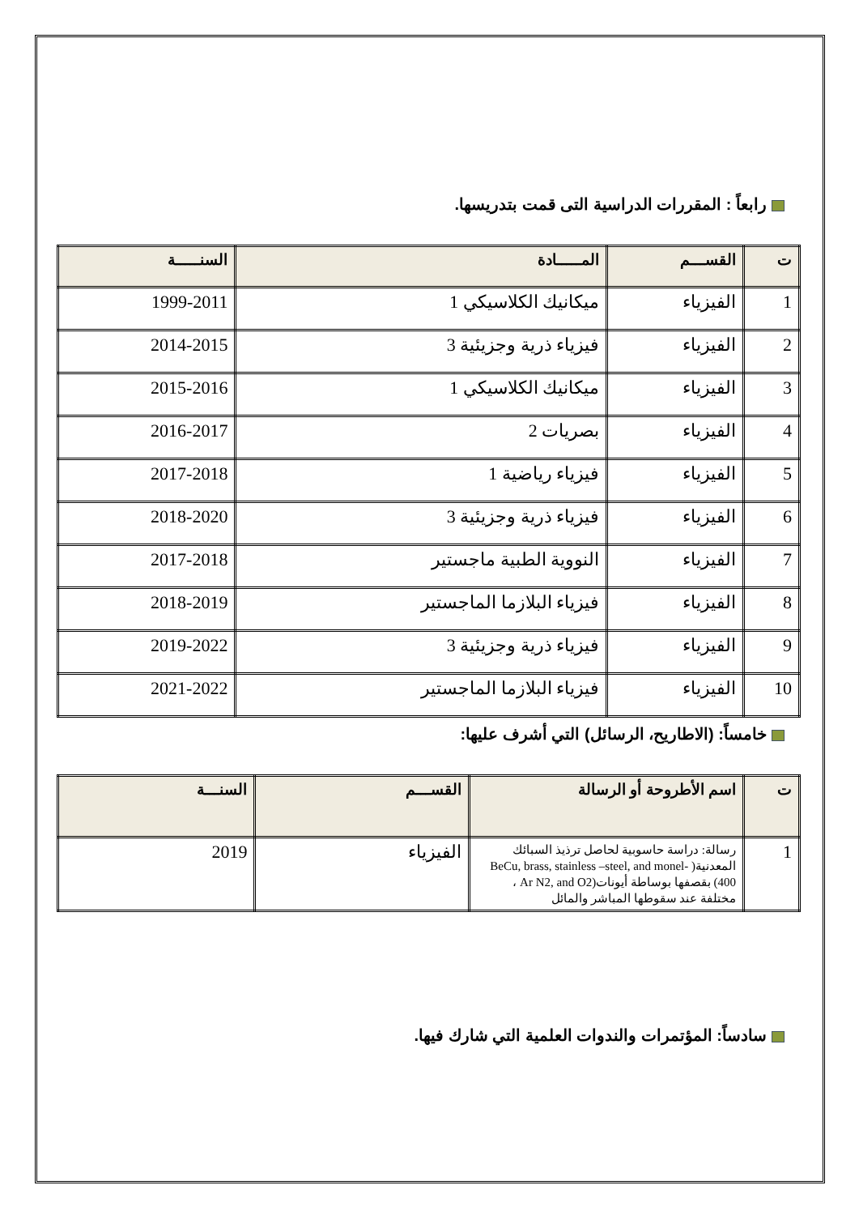رابعاً : المقررات الدراسية التى قمت بتدريسها.
| ت | القســـم | المـــــادة | السنـــــة |
| --- | --- | --- | --- |
| 1 | الفيزياء | ميكانيك الكلاسيكي 1 | 1999-2011 |
| 2 | الفيزياء | فيزياء ذرية وجزيئية 3 | 2014-2015 |
| 3 | الفيزياء | ميكانيك الكلاسيكي 1 | 2015-2016 |
| 4 | الفيزياء | بصريات 2 | 2016-2017 |
| 5 | الفيزياء | فيزياء رياضية 1 | 2017-2018 |
| 6 | الفيزياء | فيزياء ذرية وجزيئية 3 | 2018-2020 |
| 7 | الفيزياء | النووية الطبية ماجستير | 2017-2018 |
| 8 | الفيزياء | فيزياء البلازما الماجستير | 2018-2019 |
| 9 | الفيزياء | فيزياء ذرية وجزيئية 3 | 2019-2022 |
| 10 | الفيزياء | فيزياء البلازما الماجستير | 2021-2022 |
خامساً: (الاطاريح، الرسائل) التي أشرف عليها:
| ت | اسم الأطروحة أو الرسالة | القســـم | السنـــة |
| --- | --- | --- | --- |
| 1 | رسالة: دراسة حاسوبية لحاصل ترذيذ السبائك المعدنية( BeCu, brass, stainless –steel, and monel-400) بقصفها بوساطة أيونات(Ar N2, and O2 ، مختلفة عند سقوطها المباشر والمائل | الفيزياء | 2019 |
سادساً: المؤتمرات والندوات العلمية التي شارك فيها.